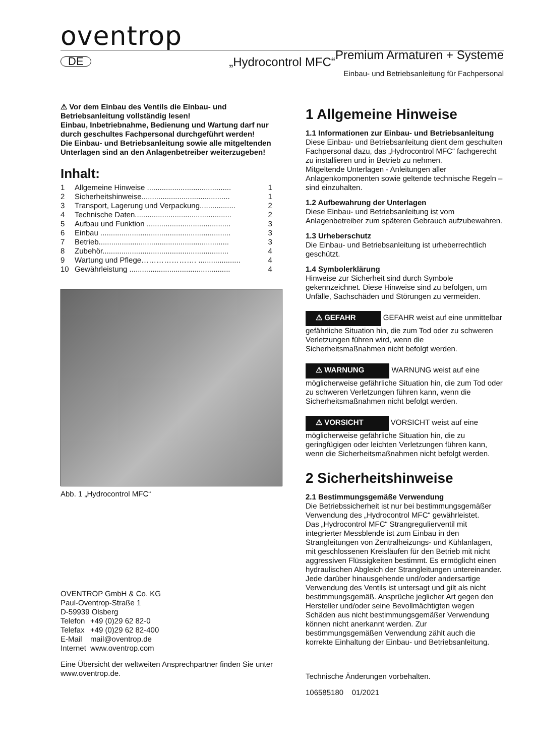oventrop Premium Armaturen + Systeme
DE „Hydrocontrol MFC“
Einbau- und Betriebsanleitung für Fachpersonal
⚠ Vor dem Einbau des Ventils die Einbau- und Betriebsanleitung vollständig lesen!
Einbau, Inbetriebnahme, Bedienung und Wartung darf nur durch geschultes Fachpersonal durchgeführt werden!
Die Einbau- und Betriebsanleitung sowie alle mitgeltenden Unterlagen sind an den Anlagenbetreiber weiterzugeben!
Inhalt:
| 1 | Allgemeine Hinweise ........................................ | 1 |
| 2 | Sicherheitshinweise.......................................... | 1 |
| 3 | Transport, Lagerung und Verpackung................. | 2 |
| 4 | Technische Daten.............................................. | 2 |
| 5 | Aufbau und Funktion ........................................ | 3 |
| 6 | Einbau .............................................................. | 3 |
| 7 | Betrieb.............................................................. | 3 |
| 8 | Zubehör............................................................ | 4 |
| 9 | Wartung und Pflege…………………. .................... | 4 |
| 10 | Gewährleistung ................................................ | 4 |
Abb. 1 „Hydrocontrol MFC“
OVENTROP GmbH & Co. KG
Paul-Oventrop-Straße 1
D-59939 Olsberg
| Telefon | +49 (0)29 62 82-0 |
| Telefax | +49 (0)29 62 82-400 |
| E-Mail | mail@oventrop.de |
| Internet | www.oventrop.com |
Eine Übersicht der weltweiten Ansprechpartner finden Sie unter www.oventrop.de.
1 Allgemeine Hinweise
1.1 Informationen zur Einbau- und Betriebsanleitung
Diese Einbau- und Betriebsanleitung dient dem geschulten Fachpersonal dazu, das „Hydrocontrol MFC“ fachgerecht zu installieren und in Betrieb zu nehmen.
Mitgeltende Unterlagen - Anleitungen aller Anlagenkomponenten sowie geltende technische Regeln – sind einzuhalten.
1.2 Aufbewahrung der Unterlagen
Diese Einbau- und Betriebsanleitung ist vom Anlagenbetreiber zum späteren Gebrauch aufzubewahren.
1.3 Urheberschutz
Die Einbau- und Betriebsanleitung ist urheberrechtlich geschützt.
1.4 Symbolerklärung
Hinweise zur Sicherheit sind durch Symbole gekennzeichnet. Diese Hinweise sind zu befolgen, um Unfälle, Sachschäden und Störungen zu vermeiden.
⚠ GEFAHR GEFAHR weist auf eine unmittelbar gefährliche Situation hin, die zum Tod oder zu schweren Verletzungen führen wird, wenn die Sicherheitsmaßnahmen nicht befolgt werden.
⚠ WARNUNG WARNUNG weist auf eine möglicherweise gefährliche Situation hin, die zum Tod oder zu schweren Verletzungen führen kann, wenn die Sicherheitsmaßnahmen nicht befolgt werden.
⚠ VORSICHT VORSICHT weist auf eine möglicherweise gefährliche Situation hin, die zu geringfügigen oder leichten Verletzungen führen kann, wenn die Sicherheitsmaßnahmen nicht befolgt werden.
2 Sicherheitshinweise
2.1 Bestimmungsgemäße Verwendung
Die Betriebssicherheit ist nur bei bestimmungsgemäßer Verwendung des „Hydrocontrol MFC“ gewährleistet.
Das „Hydrocontrol MFC“ Strangregulierventil mit integrierter Messblende ist zum Einbau in den Strangleitungen von Zentralheizungs- und Kühlanlagen, mit geschlossenen Kreisläufen für den Betrieb mit nicht aggressiven Flüssigkeiten bestimmt. Es ermöglicht einen hydraulischen Abgleich der Strangleitungen untereinander.
Jede darüber hinausgehende und/oder andersartige Verwendung des Ventils ist untersagt und gilt als nicht bestimmungsgemäß. Ansprüche jeglicher Art gegen den Hersteller und/oder seine Bevollmächtigten wegen Schäden aus nicht bestimmungsgemäßer Verwendung können nicht anerkannt werden. Zur bestimmungsgemäßen Verwendung zählt auch die korrekte Einhaltung der Einbau- und Betriebsanleitung.
Technische Änderungen vorbehalten.
106585180 01/2021